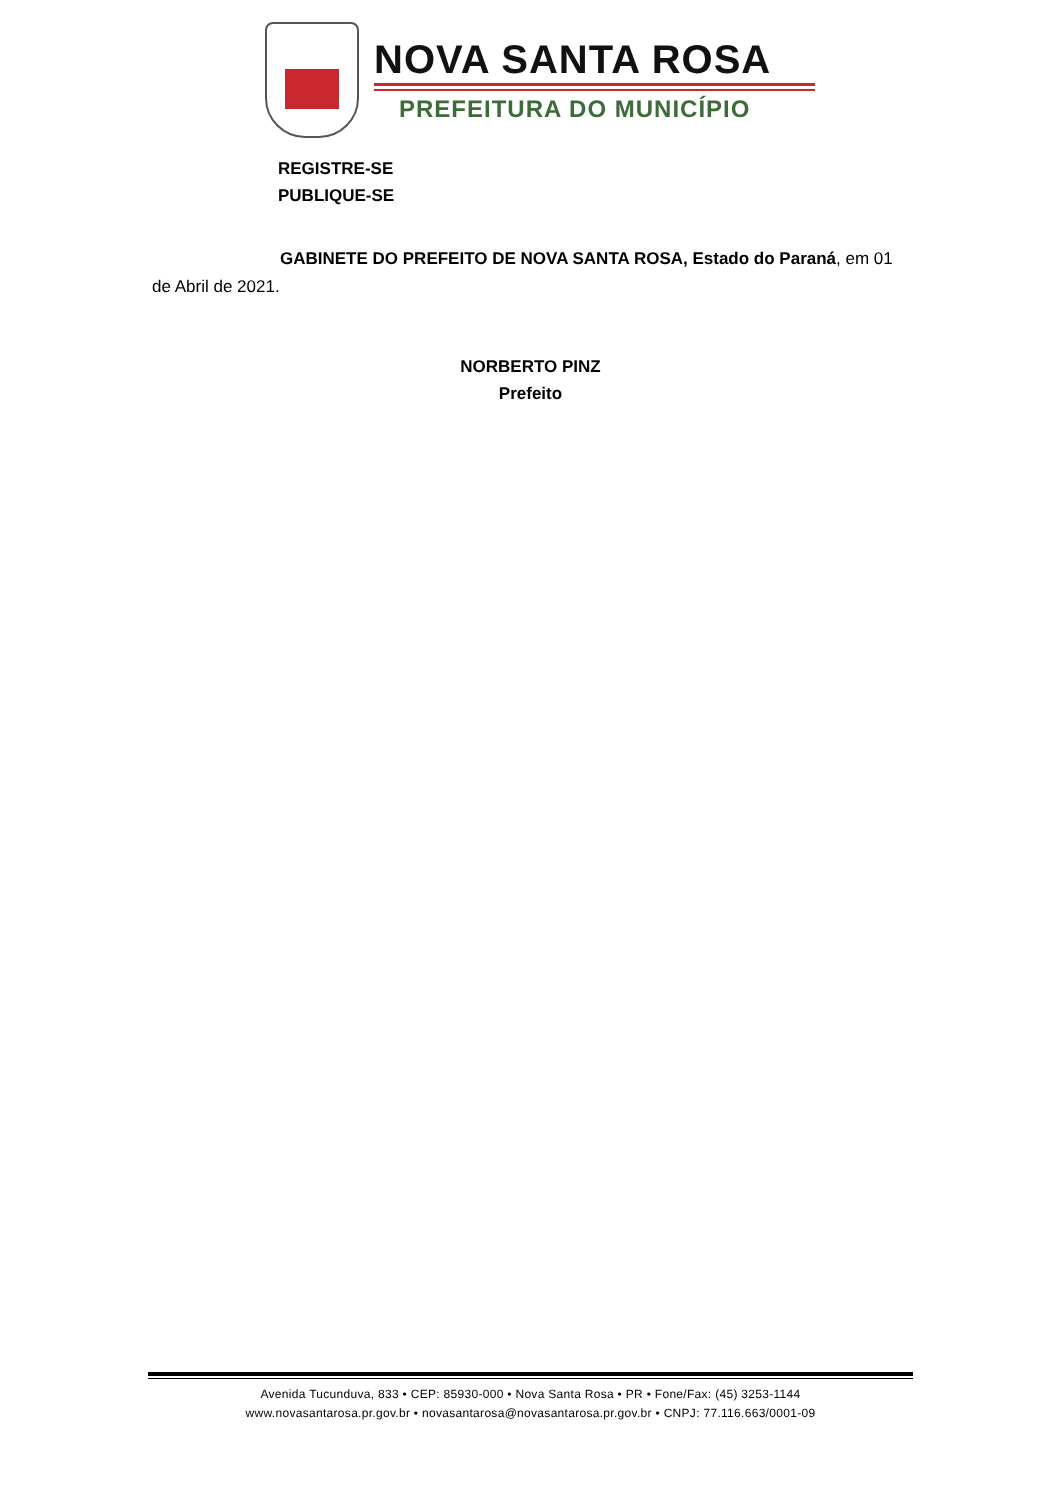NOVA SANTA ROSA
PREFEITURA DO MUNICÍPIO
REGISTRE-SE
PUBLIQUE-SE
GABINETE DO PREFEITO DE NOVA SANTA ROSA, Estado do Paraná, em 01 de Abril de 2021.
NORBERTO PINZ
Prefeito
Avenida Tucunduva, 833 • CEP: 85930-000 • Nova Santa Rosa • PR • Fone/Fax: (45) 3253-1144
www.novasantarosa.pr.gov.br • novasantarosa@novasantarosa.pr.gov.br • CNPJ: 77.116.663/0001-09